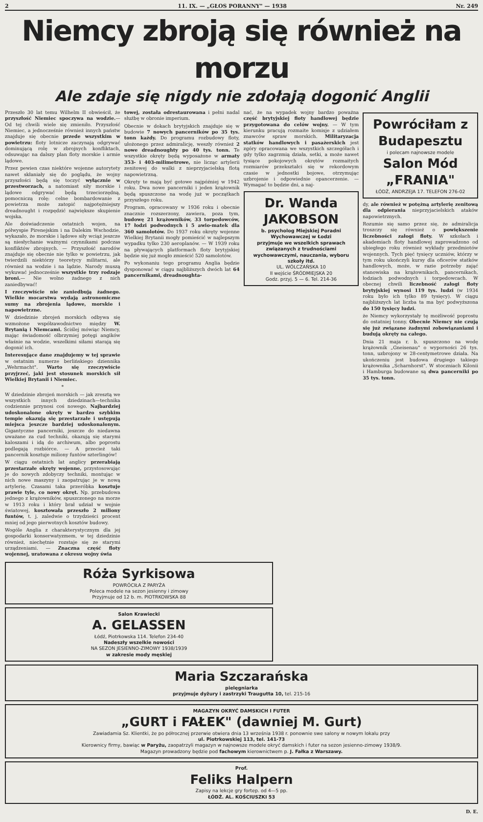2 11. IX. — „GŁOS PORANNY" — 1938 Nr. 249
Niemcy zbroją się również na morzu
Ale zdaje się nigdy nie zdołają dogonić Anglii
Przeszło 30 lat temu Wilhelm II obwieścił, że przyszłość Niemiec spoczywa na wodzie.— Od tej chwili wiele się zmieniło. Przyszłość Niemiec, a jednocześnie również innych państw znajduje się obecnie przede wszystkim w powietrzu: floty lotnicze zaczynają odgrywać dominującą rolę w zbrojnych konfliktach, odsuwając na dalszy plan floty morskie i armie lądowe.
Przez pewien czas niektóre wojenne autorytety nawet skłaniały się do poglądu, że wojny przyszłości będą się toczyć wyłącznie w przestworzach, a natomiast siły morskie i lądowe odgrywać będą trzeciorzędną, pomocniczą rolę: celne bombardowanie z powietrza może zatopić najpotężniejszy dreadnought i rozpędzić największe skupienie wojska.
Ale doświadczenie ostatnich wojen, na półwyspie Pirenejskim i na Dalekim Wschodzie, wykazało, że morskie i lądowe siły wciąż jeszcze są niesłychanie ważnymi czynnikami podczas konfliktów zbrojnych. — Przyszłość narodów znajduje się obecnie nie tylko w powietrzu, jak twierdzili niektórzy teoretycy militarni, ale również na wodzie i na lądzie. Narody muszą wykuwać jednocześnie wszystkie trzy rodzaje broni.— Nie wolno żadnego z nich zaniedbywać!
I rzeczywiście nie zaniedbują żadnego. Wielkie mocarstwa wydają astronomiczne sumy na zbrojenia lądowe, morskie i napowietrzne.
W dziedzinie zbrojeń morskich odbywa się wzmożone współzawodnictwo między W. Brytanią i Niemcami. Ściślej mówiąc Niemcy, mając świadomość olbrzymiej potęgi angików właśnie na wodzie, wszelkimi siłami starają się dogonić ich.
Interesujące dane znajdujemy w tej sprawie w ostatnim numerze berlińskiego dziennika „Wehrmacht". Warto się rzeczywiście przyjrzeć, jaki jest stosunek morskich sił Wielkiej Brytanii i Niemiec.
*
W dziedzinie zbrojeń morskich — jak zresztą we wszystkich innych dziedzinach—technika codziennie przynosi coś nowego. Najbardziej udoskonalone okręty w bardzo szybkim tempie okazują się przestarzałe i ustępują miejsca jeszcze bardziej udoskonalonym. Gigantyczne pancerniki, jeszcze do niedawna uważane za cud techniki, okazują się starymi kaloszami i idą do archiwum, albo poprostu podlegają rozbiórce. — A przecież taki pancernik kosztuje miliony funtów szterlingów!
W ciągu ostatnich lat anglicy przerabiają przestarzałe okręty wojenne, przystosowując je do nowych zdobyczy techniki, montując w nich nowe maszyny i zaopatrując je w nową artylerię. Czasami taka przeróbka kosztuje prawie tyle, co nowy okręt. Np. przebudowa jednego z krążowników, spuszczonego na morze w 1913 roku i który brał udział w wojnie światowej, kosztowała przeszło 2 miliony funtów, t. j. zaledwie o trzydzieści procent mniej od jego pierwotnych kosztów budowy.
Wogóle Anglia z charakterystycznym dla jej gospodarki konserwatyzmem, w tej dziedzinie również, niechętnie rozstaje się ze starymi urządzeniami. — Znaczna część floty wojennej, uratowana z okresu wojny świa
towej, została odrestaurowana i pełni nadal służbę w obronie imperium.
Obecnie w dokach brytyjskich znajduje się w budowie 7 nowych pancerników po 35 tys. tonn każdy. Do programu rozbudowy floty, ułożonego przez admiralicję, weszły również 2 nowe dreadnoughty po 40 tys. tonn. Te wszystkie okręty będą wyposażone w armaty 353- i 403-milimetrowe, nie licząc artylerii zenitowej do walki z nieprzyjacielską flotą napowietrzną.
Okręty te mają być gotowe najpóźniej w 1942 roku. Dwa nowe pancerniki i jeden krążownik będą spuszczone na wodę już w początkach przyszłego roku.
Program, opracowany w 1936 roku i obecnie znacznie rozszerzony, zawiera, poza tym, budowę 21 krążowników, 33 torpedowców, 17 łodzi podwodnych i 5 awio-matek dla 360 samolotów. Do 1937 roku okręty wojenne Wielkiej Brytanii mogły pomieścić w najlepszym wypadku tylko 230 aeroplanów. — W 1939 roku na pływających platformach floty brytyjskiej będzie się już mogło zmieścić 520 samolotów.
Po wykonaniu tego programu Anglia będzie dysponować w ciągu najbliższych dwóch lat 64 pancernikami, dreadnoughta-
nać, że na wypadek wojny bardzo poważna część brytyjskiej floty handlowej będzie przygotowana do celów wojny. — W tym kierunku pracują rozmaite komisje z udziałem znawców spraw morskich. Militaryzacja statków handlowych i pasażerskich jest zgóry opracowana we wszystkich szczegółach i gdy tylko zagrzmią działa, setki, a może nawet tysiące pokojowych okrętów rozmaitych rozmiarów przekształci się w rekordowym czasie w jednostki bojowe, otrzymując uzbrojenie i odpowiednie opancerzenie. — Wymagać to będzie dni, a naj-
Dr. Wanda JAKOBSON
b. psycholog Miejskiej Poradni Wychowawczej w Łodzi
przyjmuje we wszelkich sprawach związanych z trudnościami wychowawczymi, nauczania, wyboru szkoły itd.
UL. WÓLCZAŃSKA 10
II wejście ŚRÓDMIEJSKA 20
Godz. przyj. 5 — 6. Tel. 214-36
Powróciłam z Budapesztu
i polecam najnowsze modele
Salon Mód „FRANIA"
ŁÓDŹ, ANDRZEJA 17. TELEFON 276-02
dy, ale również w potężną artylerię zenitową dla odpierania nieprzyjacielskich ataków napowietrznych.
Rozumie się samo przez się, że admiralicja troszczy się również o powiększenie liczebności załogi floty. W szkołach i akademiach floty handlowej zaprowadzono od ubiegłego roku również wykłady przedmiotów wojennych. Tych pięć tysięcy uczniów, którzy w tym roku ukończyli kursy dla oficerów statków handlowych, może, w razie potrzeby zająć stanowiska na krążownikach, pancernikach, łodziach podwodnych i torpedowcach. W obecnej chwili liczebność załogi floty brytyjskiej wynosi 119 tys. ludzi (w 1934 roku było ich tylko 89 tysięcy). W ciągu najbliższych lat liczba ta ma być podwyższona do 150 tysięcy ludzi.
że Niemcy wykorzystały tę możliwość poprostu do ostatniej tonny. Obecnie Niemcy nie czują się już związane żadnymi zobowiązaniami i budują okręty na całego.
Dnia 21 maja r. b. spuszczono na wodę krążownik „Gneisenau" o wyporności 26 tys. tonn, uzbrojony w 28-centymetrowe działa. Na ukończeniu jest budowa drugiego takiego krążownika „Scharnhorst". W stoczniach Kilonii i Hamburga budowane są dwa pancerniki po 35 tys. tonn.
Róża Syrkisowa
POWRÓCIŁA Z PARYŻA
Poleca modele na sezon jesienny i zimowy
Przyjmuje od 12 b. m. PIOTRKOWSKA 88
Salon Krawiecki
A. GELASSEN
Łódź, Piotrkowska 114. Telefon 234-40
Nadeszły wszelkie nowości
NA SEZON JESIENNO-ZIMOWY 1938/1939
w zakresie mody męskiej
Maria Szczarańska
pielęgniarka
przyjmuje dyżury i zastrzyki Traugutta 10, tel. 215-16
MAGAZYN OKRYĆ DAMSKICH I FUTER
„GURT i FAŁEK" (dawniej M. Gurt)
Zawiadamia Sz. Klientki, że po półrocznej przerwie otwiera dnia 13 września 1938 r. ponownie swe salony w nowym lokalu przy
ul. Piotrkowskiej 113, tel. 141-73
Kierownicy firmy, bawiąc w Paryżu, zaopatrzyli magazyn w najnowsze modele okryć damskich i futer na sezon jesienno-zimowy 1938/9.
Magazyn prowadzony będzie pod fachowym kierownictwem p. J. Fałka z Warszawy.
Prof.
Feliks Halpern
Zapisy na lekcje gry fortep. od 4—5 pp.
ŁÓDŹ. AL. KOŚCIUSZKI 53
D. E.